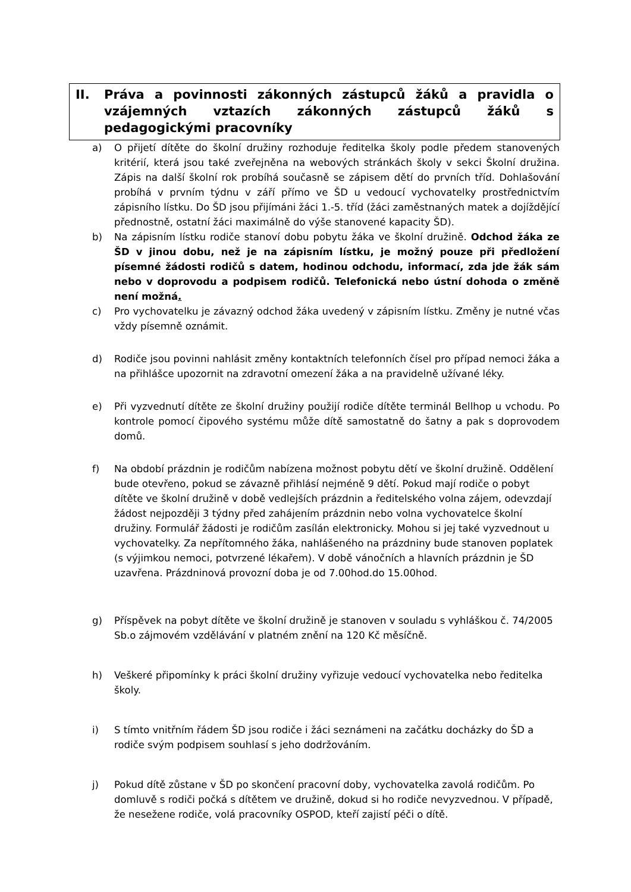II. Práva a povinnosti zákonných zástupců žáků a pravidla o vzájemných vztazích zákonných zástupců žáků s pedagogickými pracovníky
a) O přijetí dítěte do školní družiny rozhoduje ředitelka školy podle předem stanovených kritérií, která jsou také zveřejněna na webových stránkách školy v sekci Školní družina. Zápis na další školní rok probíhá současně se zápisem dětí do prvních tříd. Dohlašování probíhá v prvním týdnu v září přímo ve ŠD u vedoucí vychovatelky prostřednictvím zápisního lístku. Do ŠD jsou přijímáni žáci 1.-5. tříd (žáci zaměstnaných matek a dojíždějící přednostně, ostatní žáci maximálně do výše stanovené kapacity ŠD).
b) Na zápisním lístku rodiče stanoví dobu pobytu žáka ve školní družině. Odchod žáka ze ŠD v jinou dobu, než je na zápisním lístku, je možný pouze při předložení písemné žádosti rodičů s datem, hodinou odchodu, informací, zda jde žák sám nebo v doprovodu a podpisem rodičů. Telefonická nebo ústní dohoda o změně není možná.
c) Pro vychovatelku je závazný odchod žáka uvedený v zápisním lístku. Změny je nutné včas vždy písemně oznámit.
d) Rodiče jsou povinni nahlásit změny kontaktních telefonních čísel pro případ nemoci žáka a na přihlášce upozornit na zdravotní omezení žáka a na pravidelně užívané léky.
e) Při vyzvednutí dítěte ze školní družiny použijí rodiče dítěte terminál Bellhop u vchodu. Po kontrole pomocí čipového systému může dítě samostatně do šatny a pak s doprovodem domů.
f) Na období prázdnin je rodičům nabízena možnost pobytu dětí ve školní družině. Oddělení bude otevřeno, pokud se závazně přihlásí nejméně 9 dětí. Pokud mají rodiče o pobyt dítěte ve školní družině v době vedlejších prázdnin a ředitelského volna zájem, odevzdají žádost nejpozději 3 týdny před zahájením prázdnin nebo volna vychovatelce školní družiny. Formulář žádosti je rodičům zasílán elektronicky. Mohou si jej také vyzvednout u vychovatelky. Za nepřítomného žáka, nahlášeného na prázdniny bude stanoven poplatek (s výjimkou nemoci, potvrzené lékařem). V době vánočních a hlavních prázdnin je ŠD uzavřena. Prázdninová provozní doba je od 7.00hod.do 15.00hod.
g) Příspěvek na pobyt dítěte ve školní družině je stanoven v souladu s vyhláškou č. 74/2005 Sb.o zájmovém vzdělávání v platném znění na 120 Kč měsíčně.
h) Veškeré připomínky k práci školní družiny vyřizuje vedoucí vychovatelka nebo ředitelka školy.
i) S tímto vnitřním řádem ŠD jsou rodiče i žáci seznámeni na začátku docházky do ŠD a rodiče svým podpisem souhlasí s jeho dodržováním.
j) Pokud dítě zůstane v ŠD po skončení pracovní doby, vychovatelka zavolá rodičům. Po domluvě s rodiči počká s dítětem ve družině, dokud si ho rodiče nevyzvednou. V případě, že nesežene rodiče, volá pracovníky OSPOD, kteří zajistí péči o dítě.